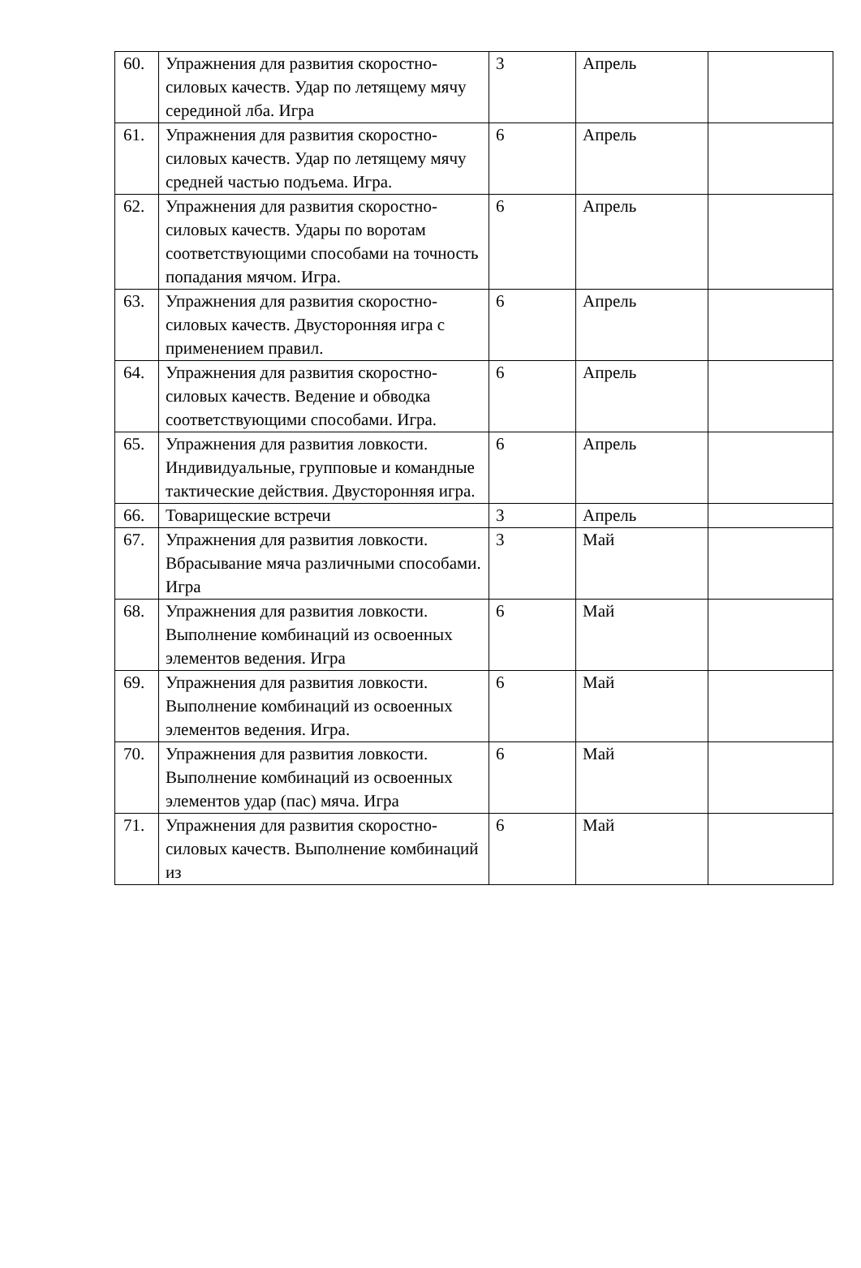| 60. | Упражнения для развития скоростно-силовых качеств. Удар по летящему мячу серединой лба. Игра | 3 | Апрель | |
| 61. | Упражнения для развития скоростно-силовых качеств. Удар по летящему мячу средней частью подъема. Игра. | 6 | Апрель | |
| 62. | Упражнения для развития скоростно-силовых качеств. Удары по воротам соответствующими способами на точность попадания мячом. Игра. | 6 | Апрель | |
| 63. | Упражнения для развития скоростно-силовых качеств. Двусторонняя игра с применением правил. | 6 | Апрель | |
| 64. | Упражнения для развития скоростно-силовых качеств. Ведение и обводка соответствующими способами. Игра. | 6 | Апрель | |
| 65. | Упражнения для развития ловкости. Индивидуальные, групповые и командные тактические действия. Двусторонняя игра. | 6 | Апрель | |
| 66. | Товарищеские встречи | 3 | Апрель | |
| 67. | Упражнения для развития ловкости. Вбрасывание мяча различными способами. Игра | 3 | Май | |
| 68. | Упражнения для развития ловкости. Выполнение комбинаций из освоенных элементов ведения. Игра | 6 | Май | |
| 69. | Упражнения для развития ловкости. Выполнение комбинаций из освоенных элементов ведения. Игра. | 6 | Май | |
| 70. | Упражнения для развития ловкости. Выполнение комбинаций из освоенных элементов удар (пас) мяча. Игра | 6 | Май | |
| 71. | Упражнения для развития скоростно-силовых качеств. Выполнение комбинаций из | 6 | Май | |